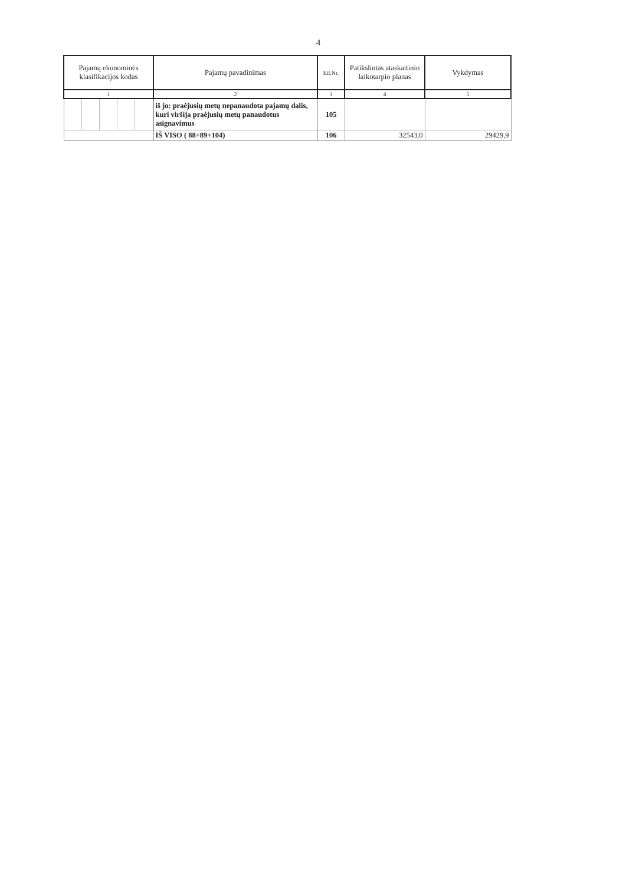4
| Pajamų ekonominės klasifikacijos kodas | Pajamų pavadinimas | Eil.Nr. | Patikslintas ataskaitinio laikotarpio planas | Vykdymas |
| --- | --- | --- | --- | --- |
| 1 | 2 | 3 | 4 | 5 |
| | iš jo: praėjusių metų nepanaudota pajamų dalis, kuri viršija praėjusių metų panaudotus asignavimus | 105 | | |
| | IŠ VISO ( 88+89+104) | 106 | 32543,0 | 29429,9 |